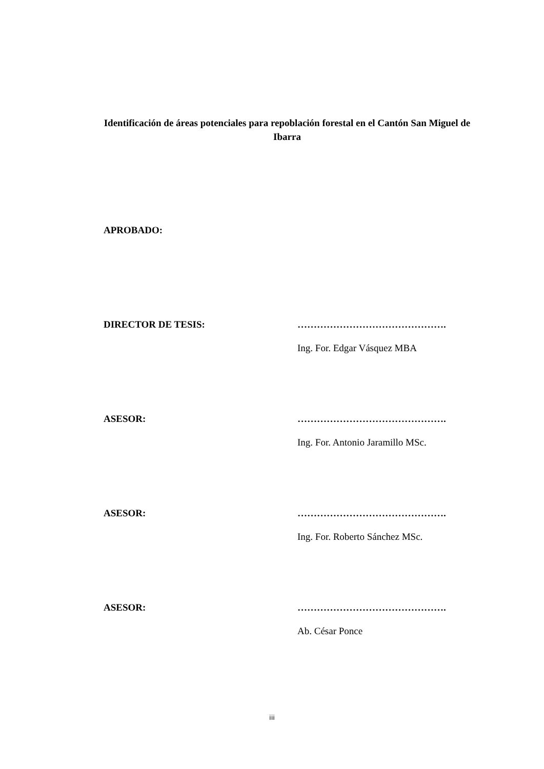Identificación de áreas potenciales para repoblación forestal en el Cantón San Miguel de Ibarra
APROBADO:
DIRECTOR DE TESIS: ……………………………………….
Ing. For. Edgar Vásquez MBA
ASESOR: ……………………………………….
Ing. For. Antonio Jaramillo MSc.
ASESOR: ……………………………………….
Ing. For. Roberto Sánchez MSc.
ASESOR: ……………………………………….
Ab. César Ponce
iii